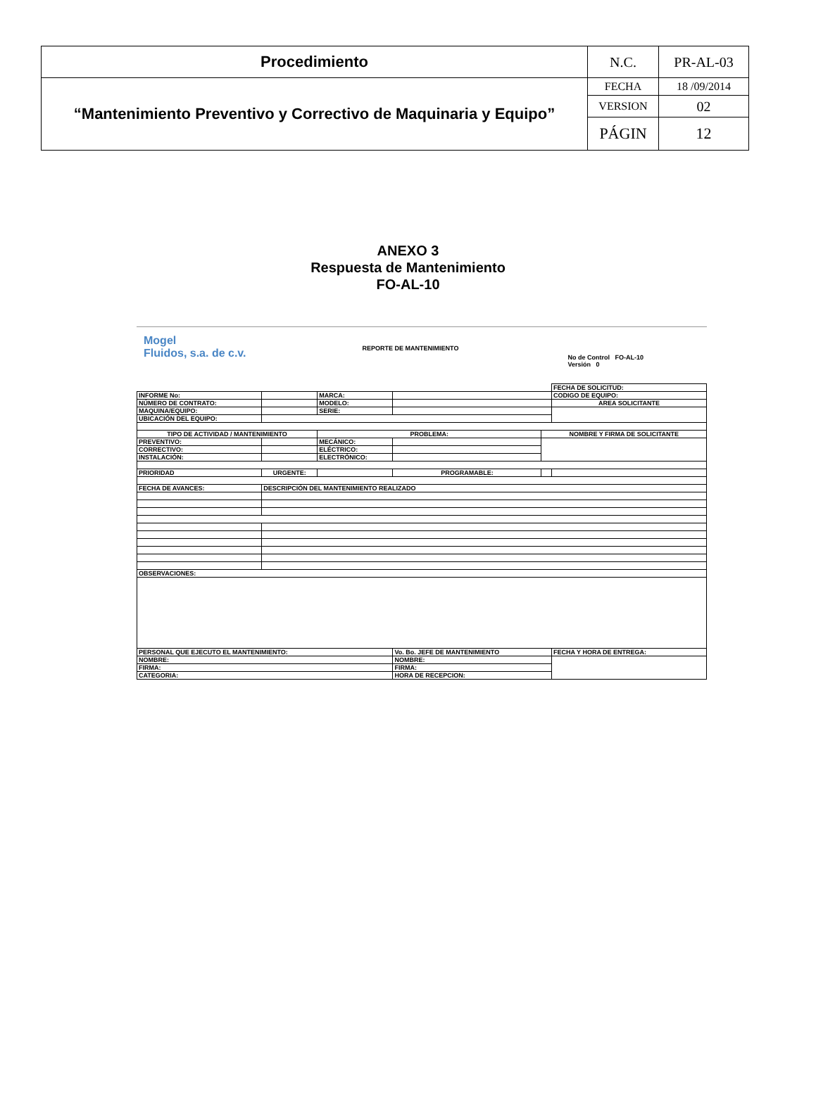| Procedimiento | N.C. | PR-AL-03 |
| “Mantenimiento Preventivo y Correctivo de Maquinaria y Equipo” | FECHA | 18 /09/2014 |
| | VERSION | 02 |
| | PÁGIN | 12 |
ANEXO 3
Respuesta de Mantenimiento
FO-AL-10
Mogel
Fluidos, s.a. de c.v.
REPORTE DE MANTENIMIENTO
No de Control FO-AL-10
Versión 0
| | | | | | FECHA DE SOLICITUD: |
| INFORME No: | | MARCA: | | | CODIGO DE EQUIPO: |
| NÚMERO DE CONTRATO: | | MODELO: | | | AREA SOLICITANTE |
| MAQUINA/EQUIPO: | | SERIE: | | | |
| UBICACIÓN DEL EQUIPO: | | | | | |
| TIPO DE ACTIVIDAD / MANTENIMIENTO | | PROBLEMA: | | NOMBRE Y FIRMA DE SOLICITANTE | |
| PREVENTIVO: | | MECÁNICO: | | | |
| CORRECTIVO: | | ELÉCTRICO: | | | |
| INSTALACIÓN: | | ELECTRÓNICO: | | | |
| PRIORIDAD | URGENTE: | | PROGRAMABLE: | | |
| FECHA DE AVANCES: | DESCRIPCIÓN DEL MANTENIMIENTO REALIZADO | | | | |
| OBSERVACIONES: | | | | | |
| PERSONAL QUE EJECUTO EL MANTENIMIENTO: | | | Vo. Bo. JEFE DE MANTENIMIENTO | | FECHA Y HORA DE ENTREGA: |
| NOMBRE: | | | NOMBRE: | | |
| FIRMA: | | | FIRMA: | | |
| CATEGORIA: | | | HORA DE RECEPCION: | | |